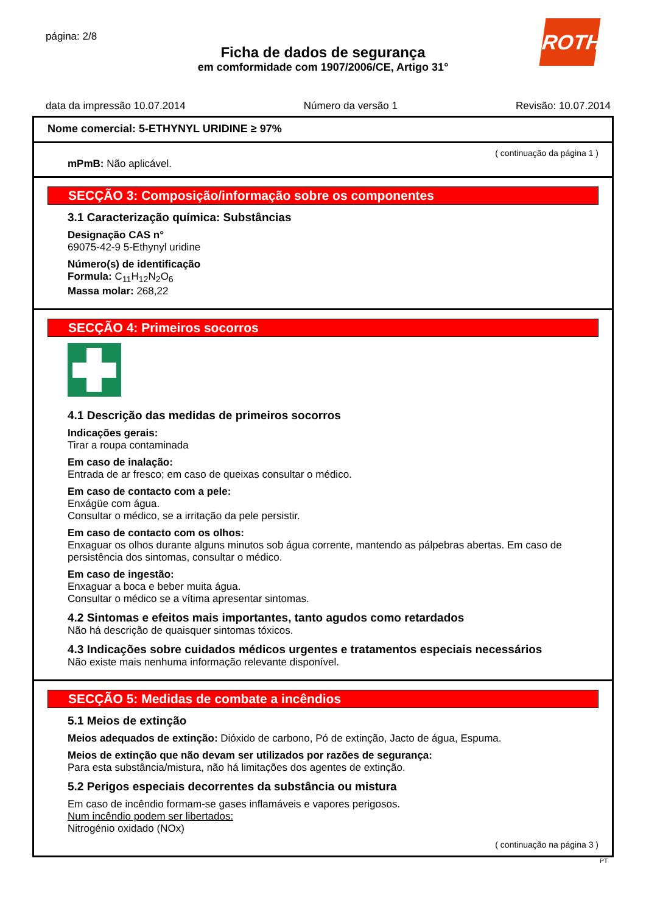página: 2/8
Ficha de dados de segurança
em comformidade com 1907/2006/CE, Artigo 31°
ROTH
data da impressão 10.07.2014 Número da versão 1 Revisão: 10.07.2014
Nome comercial: 5-ETHYNYL URIDINE ≥ 97%
( continuação da página 1 )
mPmB: Não aplicável.
SECÇÃO 3: Composição/informação sobre os componentes
3.1 Caracterização química: Substâncias
Designação CAS n°
69075-42-9 5-Ethynyl uridine
Número(s) de identificação
Formula: C<sub>11</sub>H<sub>12</sub>N<sub>2</sub>O<sub>6</sub>
Massa molar: 268,22
SECÇÃO 4: Primeiros socorros
4.1 Descrição das medidas de primeiros socorros
Indicações gerais:
Tirar a roupa contaminada
Em caso de inalação:
Entrada de ar fresco; em caso de queixas consultar o médico.
Em caso de contacto com a pele:
Enxágüe com água.
Consultar o médico, se a irritação da pele persistir.
Em caso de contacto com os olhos:
Enxaguar os olhos durante alguns minutos sob água corrente, mantendo as pálpebras abertas. Em caso de persistência dos sintomas, consultar o médico.
Em caso de ingestão:
Enxaguar a boca e beber muita água.
Consultar o médico se a vítima apresentar sintomas.
4.2 Sintomas e efeitos mais importantes, tanto agudos como retardados
Não há descrição de quaisquer sintomas tóxicos.
4.3 Indicações sobre cuidados médicos urgentes e tratamentos especiais necessários
Não existe mais nenhuma informação relevante disponível.
SECÇÃO 5: Medidas de combate a incêndios
5.1 Meios de extinção
Meios adequados de extinção: Dióxido de carbono, Pó de extinção, Jacto de água, Espuma.
Meios de extinção que não devam ser utilizados por razões de segurança:
Para esta substância/mistura, não há limitações dos agentes de extinção.
5.2 Perigos especiais decorrentes da substância ou mistura
Em caso de incêndio formam-se gases inflamáveis e vapores perigosos.
Num incêndio podem ser libertados:
Nitrogénio oxidado (NOx)
( continuação na página 3 )
PT